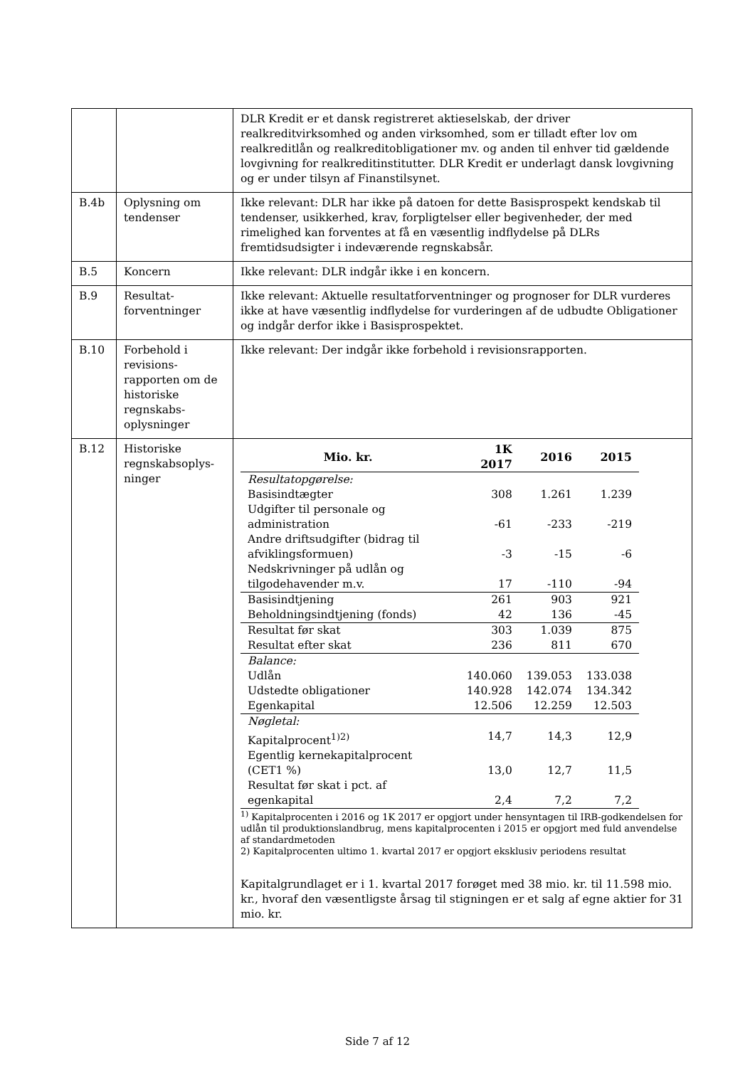| | | DLR Kredit er et dansk registreret aktieselskab, der driver realkreditvirksomhed og anden virksomhed, som er tilladt efter lov om realkreditlån og realkreditobligationer mv. og anden til enhver tid gældende lovgivning for realkreditinstitutter. DLR Kredit er underlagt dansk lovgivning og er under tilsyn af Finanstilsynet. |
| B.4b | Oplysning om tendenser | Ikke relevant: DLR har ikke på datoen for dette Basisprospekt kendskab til tendenser, usikkerhed, krav, forpligtelser eller begivenheder, der med rimelighed kan forventes at få en væsentlig indflydelse på DLRs fremtidsudsigter i indeværende regnskabsår. |
| B.5 | Koncern | Ikke relevant: DLR indgår ikke i en koncern. |
| B.9 | Resultat-forventninger | Ikke relevant: Aktuelle resultatforventninger og prognoser for DLR vurderes ikke at have væsentlig indflydelse for vurderingen af de udbudte Obligationer og indgår derfor ikke i Basisprospektet. |
| B.10 | Forbehold i revisions-rapporten om de historiske regnskabs-oplysninger | Ikke relevant: Der indgår ikke forbehold i revisionsrapporten. |
| B.12 | Historiske regnskabsoplys-ninger | / Mio. kr. / 1K 2017 / 2016 / 2015 / / --- / --- / --- / --- / / Resultatopgørelse: / / / / / Basisindtægter / 308 / 1.261 / 1.239 / / Udgifter til personale og administration / -61 / -233 / -219 / / Andre driftsudgifter (bidrag til afviklingsformuen) / -3 / -15 / -6 / / Nedskrivninger på udlån og tilgodehavender m.v. / 17 / -110 / -94 / / Basisindtjening / 261 / 903 / 921 / / Beholdningsindtjening (fonds) / 42 / 136 / -45 / / Resultat før skat / 303 / 1.039 / 875 / / Resultat efter skat / 236 / 811 / 670 / / Balance: / / / / / Udlån / 140.060 / 139.053 / 133.038 / / Udstedte obligationer / 140.928 / 142.074 / 134.342 / / Egenkapital / 12.506 / 12.259 / 12.503 / / Nøgletal: / / / / / Kapitalprocent<sup>1)2)</sup> / 14,7 / 14,3 / 12,9 / / Egentlig kernekapitalprocent (CET1 %) / 13,0 / 12,7 / 11,5 / / Resultat før skat i pct. af egenkapital / 2,4 / 7,2 / 7,2 / <sup>1)</sup> Kapitalprocenten i 2016 og 1K 2017 er opgjort under hensyntagen til IRB-godkendelsen for udlån til produktionslandbrug, mens kapitalprocenten i 2015 er opgjort med fuld anvendelse af standardmetoden 2) Kapitalprocenten ultimo 1. kvartal 2017 er opgjort eksklusiv periodens resultat Kapitalgrundlaget er i 1. kvartal 2017 forøget med 38 mio. kr. til 11.598 mio. kr., hvoraf den væsentligste årsag til stigningen er et salg af egne aktier for 31 mio. kr. |
Side 7 af 12